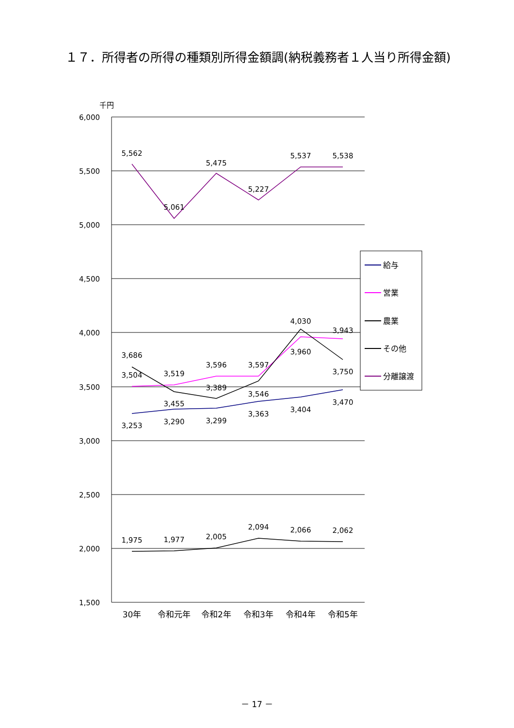１７．所得者の所得の種類別所得金額調(納税義務者１人当り所得金額)
千円
6,000
5,500
5,000
4,500
4,000
3,500
3,000
2,500
2,000
1,500
30年
令和元年
令和2年
令和3年
令和4年
令和5年
5,562
5,061
5,475
5,227
5,537
5,538
3,686
3,504
3,519
3,455
3,596
3,389
3,597
3,546
4,030
3,960
3,943
3,750
3,253
3,290
3,299
3,363
3,404
3,470
1,975
1,977
2,005
2,094
2,066
2,062
給与
営業
農業
その他
分離譲渡
－ 17 －